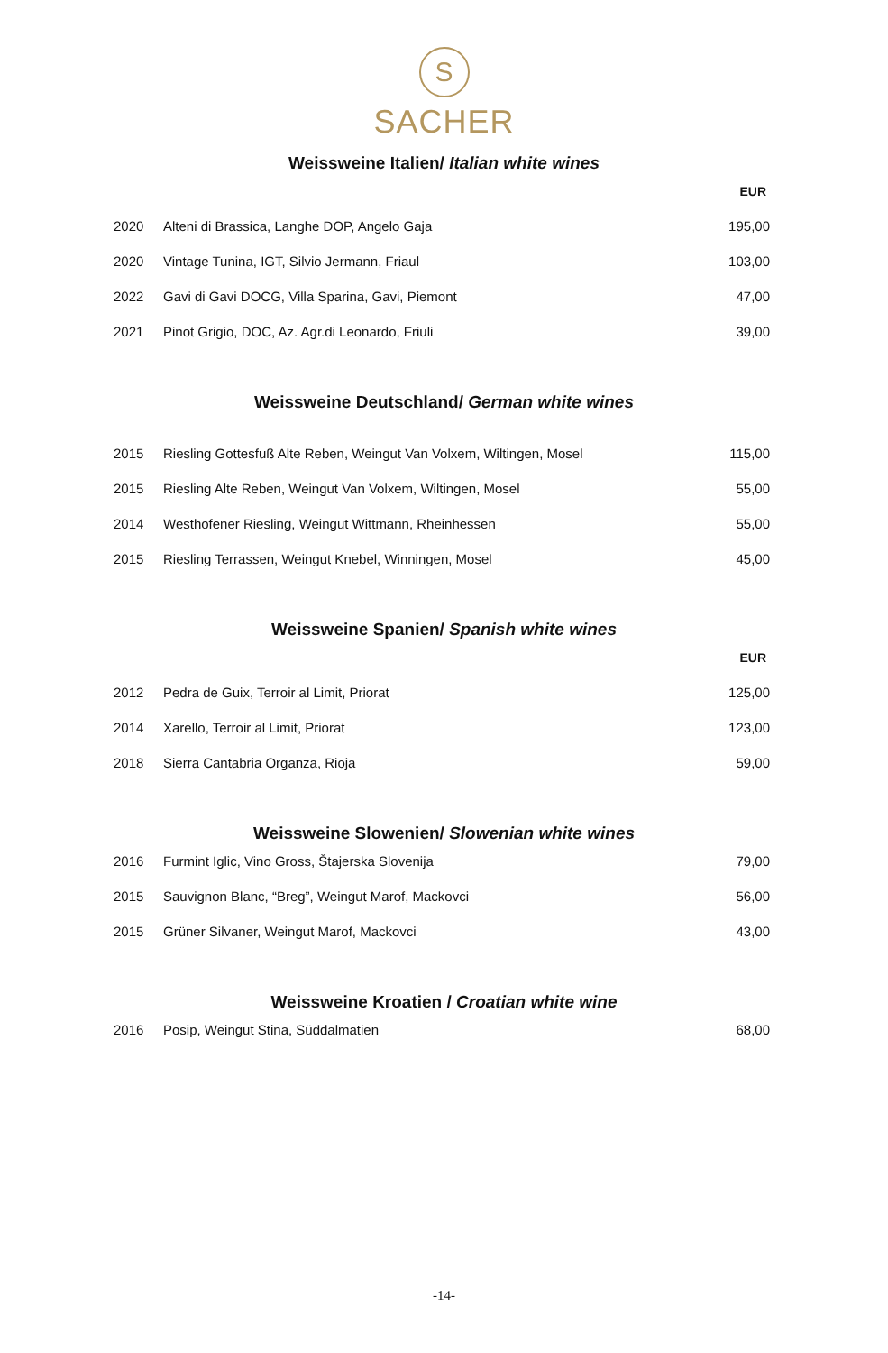S
SACHER
Weissweine Italien/ Italian white wines
| | | EUR |
| 2020 | Alteni di Brassica, Langhe DOP, Angelo Gaja | 195,00 |
| 2020 | Vintage Tunina, IGT, Silvio Jermann, Friaul | 103,00 |
| 2022 | Gavi di Gavi DOCG, Villa Sparina, Gavi, Piemont | 47,00 |
| 2021 | Pinot Grigio, DOC, Az. Agr.di Leonardo, Friuli | 39,00 |
Weissweine Deutschland/ German white wines
| 2015 | Riesling Gottesfuß Alte Reben, Weingut Van Volxem, Wiltingen, Mosel | 115,00 |
| 2015 | Riesling Alte Reben, Weingut Van Volxem, Wiltingen, Mosel | 55,00 |
| 2014 | Westhofener Riesling, Weingut Wittmann, Rheinhessen | 55,00 |
| 2015 | Riesling Terrassen, Weingut Knebel, Winningen, Mosel | 45,00 |
Weissweine Spanien/ Spanish white wines
| | | EUR |
| 2012 | Pedra de Guix, Terroir al Limit, Priorat | 125,00 |
| 2014 | Xarello, Terroir al Limit, Priorat | 123,00 |
| 2018 | Sierra Cantabria Organza, Rioja | 59,00 |
Weissweine Slowenien/ Slowenian white wines
| 2016 | Furmint Iglic, Vino Gross, Štajerska Slovenija | 79,00 |
| 2015 | Sauvignon Blanc, “Breg”, Weingut Marof, Mackovci | 56,00 |
| 2015 | Grüner Silvaner, Weingut Marof, Mackovci | 43,00 |
Weissweine Kroatien / Croatian white wine
| 2016 | Posip, Weingut Stina, Süddalmatien | 68,00 |
-14-